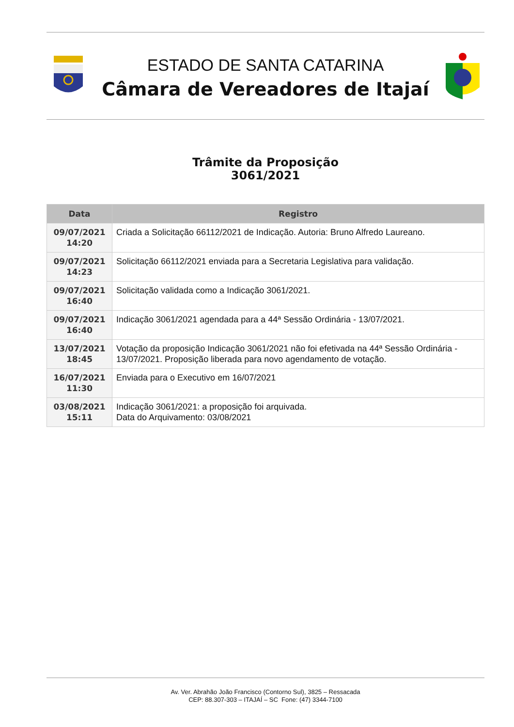ESTADO DE SANTA CATARINA
Câmara de Vereadores de Itajaí
Trâmite da Proposição
3061/2021
| Data | Registro |
| --- | --- |
| 09/07/2021 14:20 | Criada a Solicitação 66112/2021 de Indicação. Autoria: Bruno Alfredo Laureano. |
| 09/07/2021 14:23 | Solicitação 66112/2021 enviada para a Secretaria Legislativa para validação. |
| 09/07/2021 16:40 | Solicitação validada como a Indicação 3061/2021. |
| 09/07/2021 16:40 | Indicação 3061/2021 agendada para a 44ª Sessão Ordinária - 13/07/2021. |
| 13/07/2021 18:45 | Votação da proposição Indicação 3061/2021 não foi efetivada na 44ª Sessão Ordinária - 13/07/2021. Proposição liberada para novo agendamento de votação. |
| 16/07/2021 11:30 | Enviada para o Executivo em 16/07/2021 |
| 03/08/2021 15:11 | Indicação 3061/2021: a proposição foi arquivada. Data do Arquivamento: 03/08/2021 |
Av. Ver. Abrahão João Francisco (Contorno Sul), 3825 – Ressacada
CEP: 88.307-303 – ITAJAÍ – SC Fone: (47) 3344-7100